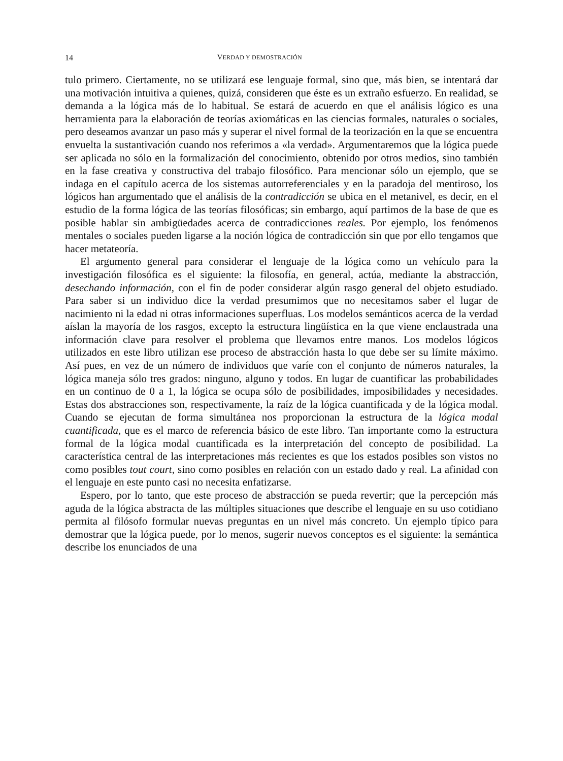14 VERDAD Y DEMOSTRACIÓN
tulo primero. Ciertamente, no se utilizará ese lenguaje formal, sino que, más bien, se intentará dar una motivación intuitiva a quienes, quizá, consideren que éste es un extraño esfuerzo. En realidad, se demanda a la lógica más de lo habitual. Se estará de acuerdo en que el análisis lógico es una herramienta para la elaboración de teorías axiomáticas en las ciencias formales, naturales o sociales, pero deseamos avanzar un paso más y superar el nivel formal de la teorización en la que se encuentra envuelta la sustantivación cuando nos referimos a «la verdad». Argumentaremos que la lógica puede ser aplicada no sólo en la formalización del conocimiento, obtenido por otros medios, sino también en la fase creativa y constructiva del trabajo filosófico. Para mencionar sólo un ejemplo, que se indaga en el capítulo acerca de los sistemas autorreferenciales y en la paradoja del mentiroso, los lógicos han argumentado que el análisis de la contradicción se ubica en el metanivel, es decir, en el estudio de la forma lógica de las teorías filosóficas; sin embargo, aquí partimos de la base de que es posible hablar sin ambigüedades acerca de contradicciones reales. Por ejemplo, los fenómenos mentales o sociales pueden ligarse a la noción lógica de contradicción sin que por ello tengamos que hacer metateoría.
El argumento general para considerar el lenguaje de la lógica como un vehículo para la investigación filosófica es el siguiente: la filosofía, en general, actúa, mediante la abstracción, desechando información, con el fin de poder considerar algún rasgo general del objeto estudiado. Para saber si un individuo dice la verdad presumimos que no necesitamos saber el lugar de nacimiento ni la edad ni otras informaciones superfluas. Los modelos semánticos acerca de la verdad aíslan la mayoría de los rasgos, excepto la estructura lingüística en la que viene enclaustrada una información clave para resolver el problema que llevamos entre manos. Los modelos lógicos utilizados en este libro utilizan ese proceso de abstracción hasta lo que debe ser su límite máximo. Así pues, en vez de un número de individuos que varíe con el conjunto de números naturales, la lógica maneja sólo tres grados: ninguno, alguno y todos. En lugar de cuantificar las probabilidades en un continuo de 0 a 1, la lógica se ocupa sólo de posibilidades, imposibilidades y necesidades. Estas dos abstracciones son, respectivamente, la raíz de la lógica cuantificada y de la lógica modal. Cuando se ejecutan de forma simultánea nos proporcionan la estructura de la lógica modal cuantificada, que es el marco de referencia básico de este libro. Tan importante como la estructura formal de la lógica modal cuantificada es la interpretación del concepto de posibilidad. La característica central de las interpretaciones más recientes es que los estados posibles son vistos no como posibles tout court, sino como posibles en relación con un estado dado y real. La afinidad con el lenguaje en este punto casi no necesita enfatizarse.
Espero, por lo tanto, que este proceso de abstracción se pueda revertir; que la percepción más aguda de la lógica abstracta de las múltiples situaciones que describe el lenguaje en su uso cotidiano permita al filósofo formular nuevas preguntas en un nivel más concreto. Un ejemplo típico para demostrar que la lógica puede, por lo menos, sugerir nuevos conceptos es el siguiente: la semántica describe los enunciados de una